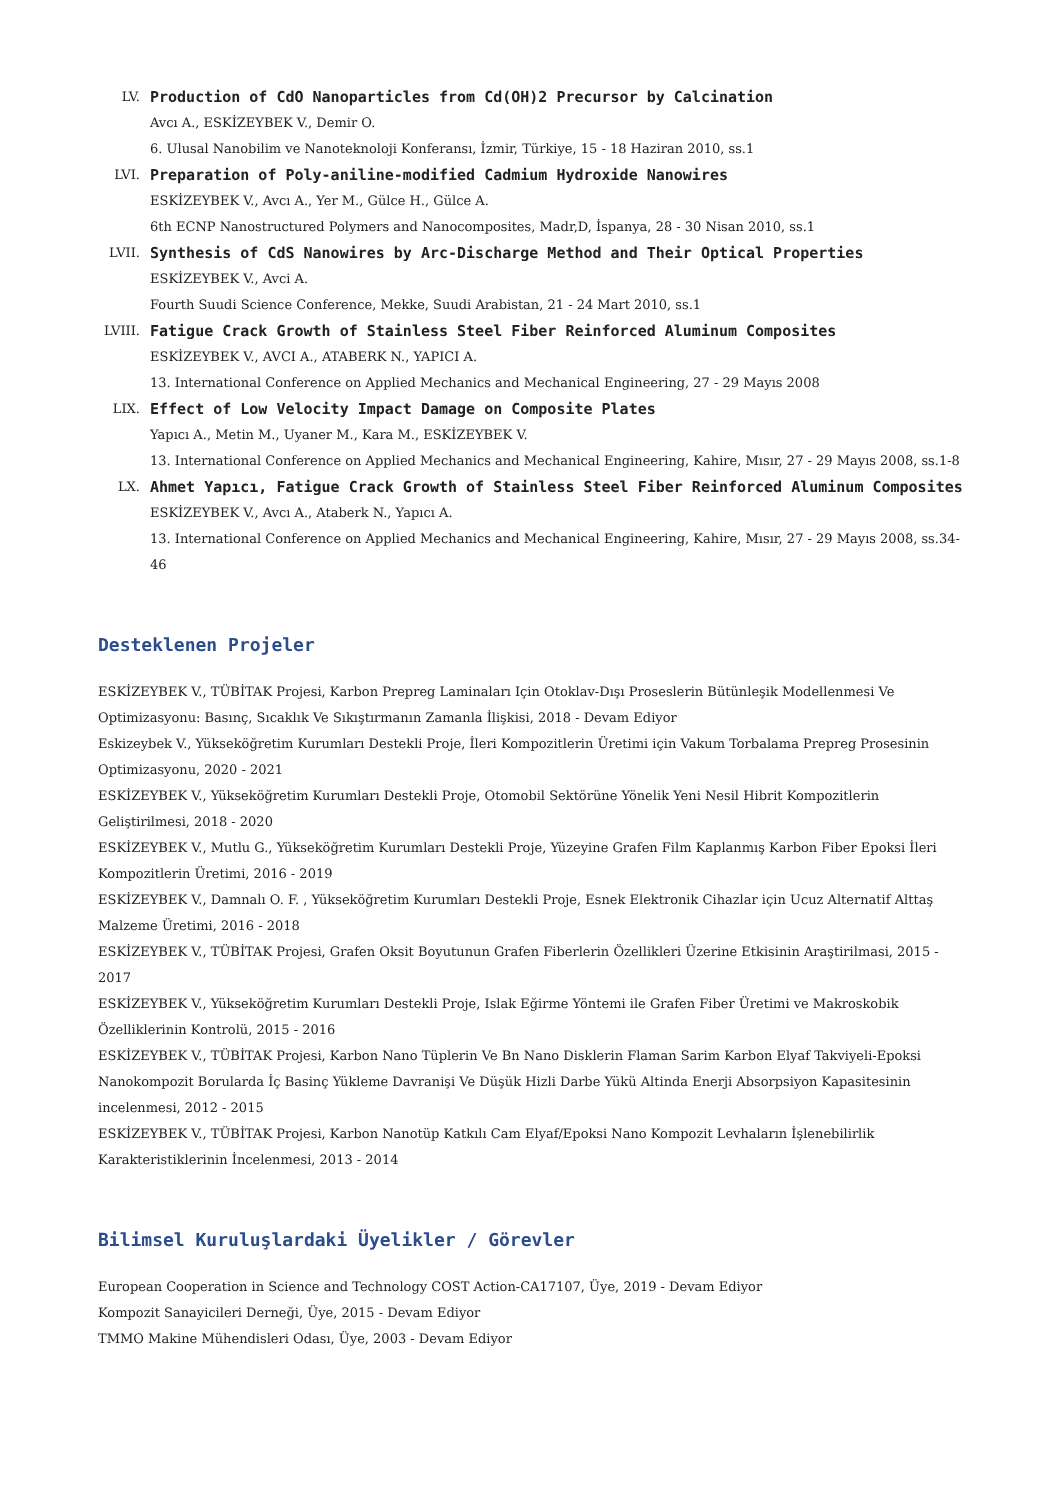LV.
Production of CdO Nanoparticles from Cd(OH)2 Precursor by Calcination
Avcı A., ESKİZEYBEK V., Demir O.
6. Ulusal Nanobilim ve Nanoteknoloji Konferansı, İzmir, Türkiye, 15 - 18 Haziran 2010, ss.1
LVI.
Preparation of Poly-aniline-modified Cadmium Hydroxide Nanowires
ESKİZEYBEK V., Avcı A., Yer M., Gülce H., Gülce A.
6th ECNP Nanostructured Polymers and Nanocomposites, Madr,D, İspanya, 28 - 30 Nisan 2010, ss.1
LVII.
Synthesis of CdS Nanowires by Arc-Discharge Method and Their Optical Properties
ESKİZEYBEK V., Avci A.
Fourth Suudi Science Conference, Mekke, Suudi Arabistan, 21 - 24 Mart 2010, ss.1
LVIII.
Fatigue Crack Growth of Stainless Steel Fiber Reinforced Aluminum Composites
ESKİZEYBEK V., AVCI A., ATABERK N., YAPICI A.
13. International Conference on Applied Mechanics and Mechanical Engineering, 27 - 29 Mayıs 2008
LIX.
Effect of Low Velocity Impact Damage on Composite Plates
Yapıcı A., Metin M., Uyaner M., Kara M., ESKİZEYBEK V.
13. International Conference on Applied Mechanics and Mechanical Engineering, Kahire, Mısır, 27 - 29 Mayıs 2008, ss.1-8
LX.
Ahmet Yapıcı, Fatigue Crack Growth of Stainless Steel Fiber Reinforced Aluminum Composites
ESKİZEYBEK V., Avcı A., Ataberk N., Yapıcı A.
13. International Conference on Applied Mechanics and Mechanical Engineering, Kahire, Mısır, 27 - 29 Mayıs 2008, ss.34-46
Desteklenen Projeler
ESKİZEYBEK V., TÜBİTAK Projesi, Karbon Prepreg Laminaları Için Otoklav-Dışı Proseslerin Bütünleşik Modellenmesi Ve Optimizasyonu: Basınç, Sıcaklık Ve Sıkıştırmanın Zamanla İlişkisi, 2018 - Devam Ediyor
Eskizeybek V., Yükseköğretim Kurumları Destekli Proje, İleri Kompozitlerin Üretimi için Vakum Torbalama Prepreg Prosesinin Optimizasyonu, 2020 - 2021
ESKİZEYBEK V., Yükseköğretim Kurumları Destekli Proje, Otomobil Sektörüne Yönelik Yeni Nesil Hibrit Kompozitlerin Geliştirilmesi, 2018 - 2020
ESKİZEYBEK V., Mutlu G., Yükseköğretim Kurumları Destekli Proje, Yüzeyine Grafen Film Kaplanmış Karbon Fiber Epoksi İleri Kompozitlerin Üretimi, 2016 - 2019
ESKİZEYBEK V., Damnalı O. F. , Yükseköğretim Kurumları Destekli Proje, Esnek Elektronik Cihazlar için Ucuz Alternatif Alttaş Malzeme Üretimi, 2016 - 2018
ESKİZEYBEK V., TÜBİTAK Projesi, Grafen Oksit Boyutunun Grafen Fiberlerin Özellikleri Üzerine Etkisinin Araştirilmasi, 2015 - 2017
ESKİZEYBEK V., Yükseköğretim Kurumları Destekli Proje, Islak Eğirme Yöntemi ile Grafen Fiber Üretimi ve Makroskobik Özelliklerinin Kontrolü, 2015 - 2016
ESKİZEYBEK V., TÜBİTAK Projesi, Karbon Nano Tüplerin Ve Bn Nano Disklerin Flaman Sarim Karbon Elyaf Takviyeli-Epoksi Nanokompozit Borularda İç Basinç Yükleme Davranişi Ve Düşük Hizli Darbe Yükü Altinda Enerji Absorpsiyon Kapasitesinin incelenmesi, 2012 - 2015
ESKİZEYBEK V., TÜBİTAK Projesi, Karbon Nanotüp Katkılı Cam Elyaf/Epoksi Nano Kompozit Levhaların İşlenebilirlik Karakteristiklerinin İncelenmesi, 2013 - 2014
Bilimsel Kuruluşlardaki Üyelikler / Görevler
European Cooperation in Science and Technology COST Action-CA17107, Üye, 2019 - Devam Ediyor
Kompozit Sanayicileri Derneği, Üye, 2015 - Devam Ediyor
TMMO Makine Mühendisleri Odası, Üye, 2003 - Devam Ediyor